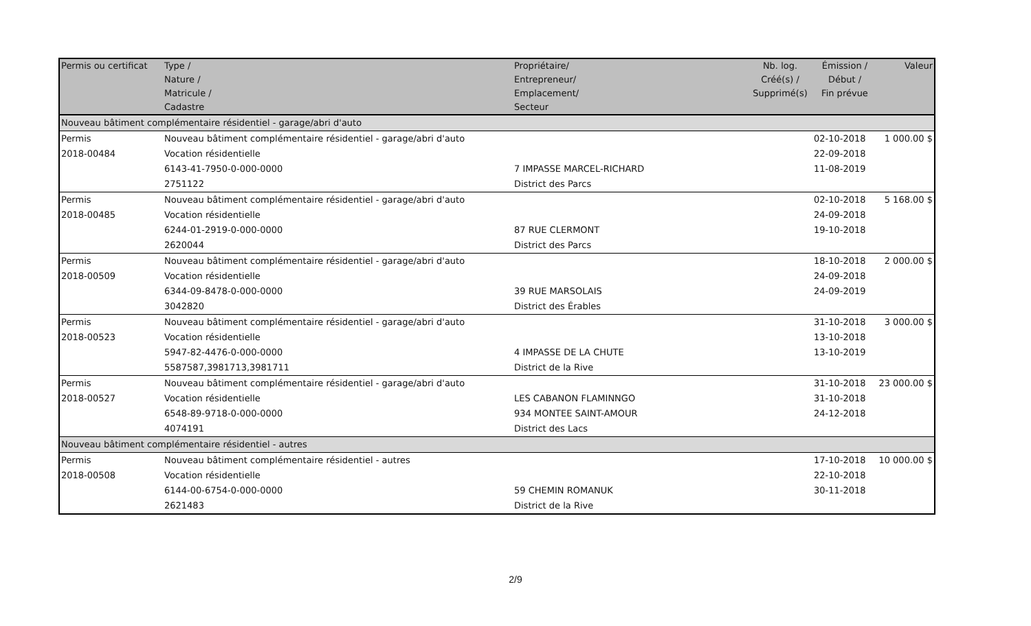| Permis ou certificat | Type / Nature / Matricule / Cadastre | Propriétaire/ Entrepreneur/ Emplacement/ Secteur | Nb. log. Créé(s) / Supprimé(s) | Émission / Début / Fin prévue | Valeur |
| --- | --- | --- | --- | --- | --- |
| Nouveau bâtiment complémentaire résidentiel - garage/abri d'auto | | | | | |
| Permis 2018-00484 | Nouveau bâtiment complémentaire résidentiel - garage/abri d'auto Vocation résidentielle 6143-41-7950-0-000-0000 2751122 | 7 IMPASSE MARCEL-RICHARD District des Parcs | | 02-10-2018 22-09-2018 11-08-2019 | 1 000.00 $ |
| Permis 2018-00485 | Nouveau bâtiment complémentaire résidentiel - garage/abri d'auto Vocation résidentielle 6244-01-2919-0-000-0000 2620044 | 87 RUE CLERMONT District des Parcs | | 02-10-2018 24-09-2018 19-10-2018 | 5 168.00 $ |
| Permis 2018-00509 | Nouveau bâtiment complémentaire résidentiel - garage/abri d'auto Vocation résidentielle 6344-09-8478-0-000-0000 3042820 | 39 RUE MARSOLAIS District des Érables | | 18-10-2018 24-09-2018 24-09-2019 | 2 000.00 $ |
| Permis 2018-00523 | Nouveau bâtiment complémentaire résidentiel - garage/abri d'auto Vocation résidentielle 5947-82-4476-0-000-0000 5587587,3981713,3981711 | 4 IMPASSE DE LA CHUTE District de la Rive | | 31-10-2018 13-10-2018 13-10-2019 | 3 000.00 $ |
| Permis 2018-00527 | Nouveau bâtiment complémentaire résidentiel - garage/abri d'auto Vocation résidentielle 6548-89-9718-0-000-0000 4074191 | LES CABANON FLAMINNGO 934 MONTEE SAINT-AMOUR District des Lacs | | 31-10-2018 31-10-2018 24-12-2018 | 23 000.00 $ |
| Nouveau bâtiment complémentaire résidentiel - autres | | | | | |
| Permis 2018-00508 | Nouveau bâtiment complémentaire résidentiel - autres Vocation résidentielle 6144-00-6754-0-000-0000 2621483 | 59 CHEMIN ROMANUK District de la Rive | | 17-10-2018 22-10-2018 30-11-2018 | 10 000.00 $ |
2/9